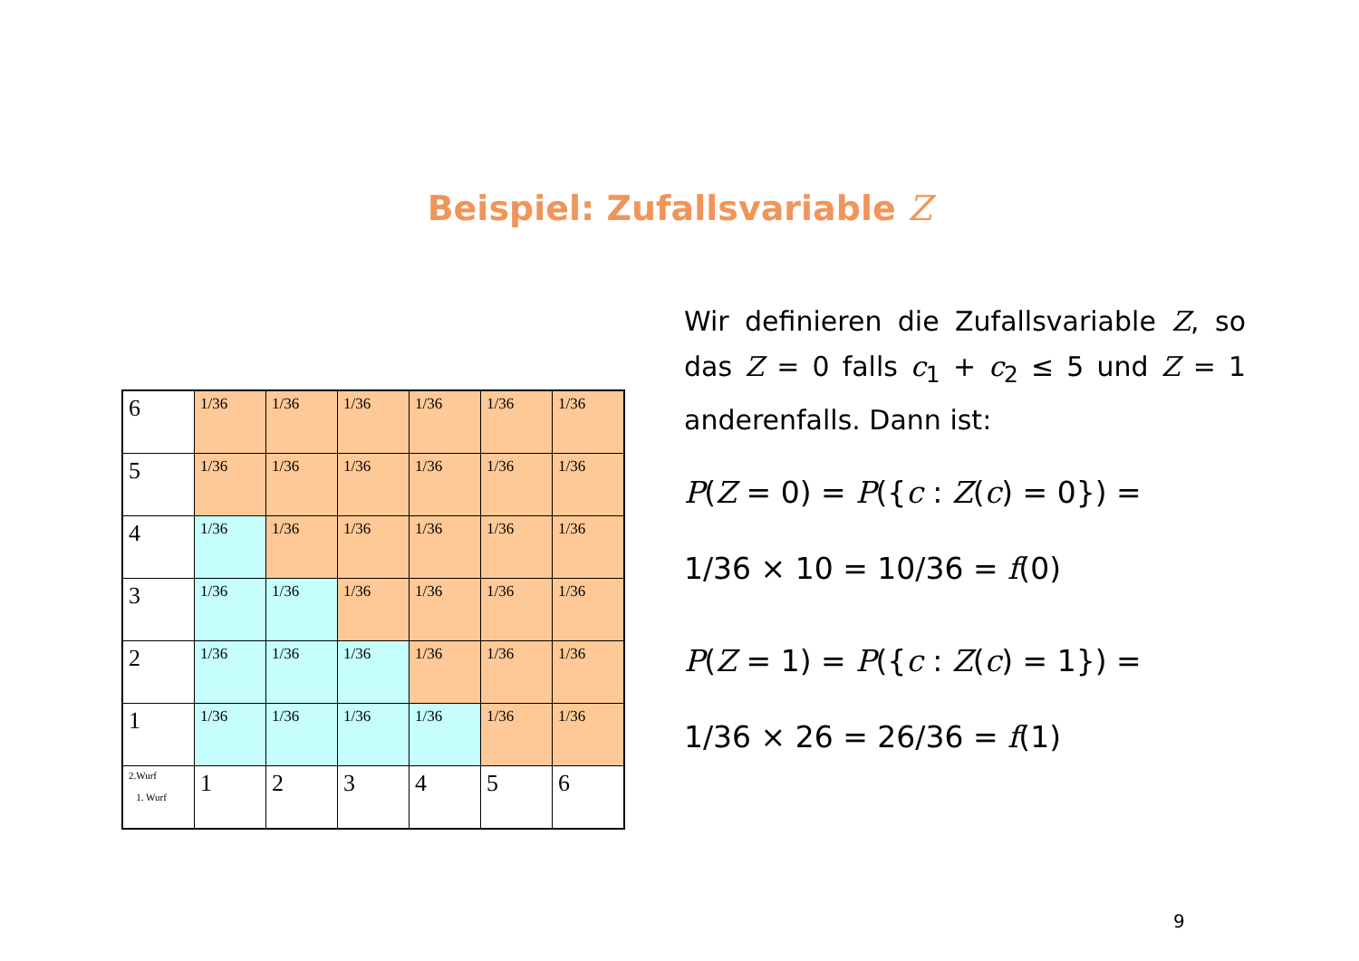Beispiel: Zufallsvariable Z
| 6 | 1/36 | 1/36 | 1/36 | 1/36 | 1/36 | 1/36 |
| 5 | 1/36 | 1/36 | 1/36 | 1/36 | 1/36 | 1/36 |
| 4 | 1/36 | 1/36 | 1/36 | 1/36 | 1/36 | 1/36 |
| 3 | 1/36 | 1/36 | 1/36 | 1/36 | 1/36 | 1/36 |
| 2 | 1/36 | 1/36 | 1/36 | 1/36 | 1/36 | 1/36 |
| 1 | 1/36 | 1/36 | 1/36 | 1/36 | 1/36 | 1/36 |
| 2.Wurf 1. Wurf | 1 | 2 | 3 | 4 | 5 | 6 |
Wir definieren die Zufallsvariable Z, so das Z = 0 falls c<sub>1</sub> + c<sub>2</sub> ≤ 5 und Z = 1 anderenfalls. Dann ist:
P(Z = 0) = P({c : Z(c) = 0}) =
1/36 × 10 = 10/36 = f(0)
P(Z = 1) = P({c : Z(c) = 1}) =
1/36 × 26 = 26/36 = f(1)
9